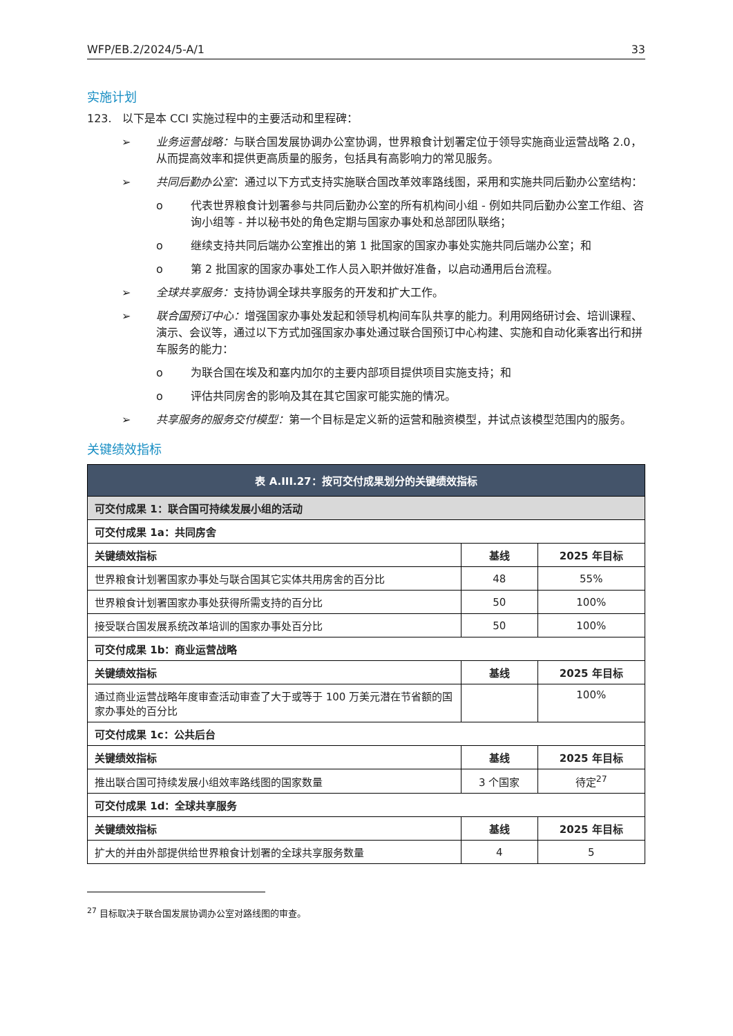WFP/EB.2/2024/5-A/1 33
实施计划
123. 以下是本 CCI 实施过程中的主要活动和里程碑：
➢ 业务运营战略：与联合国发展协调办公室协调，世界粮食计划署定位于领导实施商业运营战略 2.0，从而提高效率和提供更高质量的服务，包括具有高影响力的常见服务。
➢ 共同后勤办公室：通过以下方式支持实施联合国改革效率路线图，采用和实施共同后勤办公室结构：
o 代表世界粮食计划署参与共同后勤办公室的所有机构间小组 - 例如共同后勤办公室工作组、咨询小组等 - 并以秘书处的角色定期与国家办事处和总部团队联络；
o 继续支持共同后端办公室推出的第 1 批国家的国家办事处实施共同后端办公室；和
o 第 2 批国家的国家办事处工作人员入职并做好准备，以启动通用后台流程。
➢ 全球共享服务：支持协调全球共享服务的开发和扩大工作。
➢ 联合国预订中心：增强国家办事处发起和领导机构间车队共享的能力。利用网络研讨会、培训课程、演示、会议等，通过以下方式加强国家办事处通过联合国预订中心构建、实施和自动化乘客出行和拼车服务的能力：
o 为联合国在埃及和塞内加尔的主要内部项目提供项目实施支持；和
o 评估共同房舍的影响及其在其它国家可能实施的情况。
➢ 共享服务的服务交付模型：第一个目标是定义新的运营和融资模型，并试点该模型范围内的服务。
关键绩效指标
| 表 A.III.27：按可交付成果划分的关键绩效指标 | | |
| 可交付成果 1：联合国可持续发展小组的活动 | | |
| 可交付成果 1a：共同房舍 | | |
| 关键绩效指标 | 基线 | 2025 年目标 |
| 世界粮食计划署国家办事处与联合国其它实体共用房舍的百分比 | 48 | 55% |
| 世界粮食计划署国家办事处获得所需支持的百分比 | 50 | 100% |
| 接受联合国发展系统改革培训的国家办事处百分比 | 50 | 100% |
| 可交付成果 1b：商业运营战略 | | |
| 关键绩效指标 | 基线 | 2025 年目标 |
| 通过商业运营战略年度审查活动审查了大于或等于 100 万美元潜在节省额的国家办事处的百分比 | | 100% |
| 可交付成果 1c：公共后台 | | |
| 关键绩效指标 | 基线 | 2025 年目标 |
| 推出联合国可持续发展小组效率路线图的国家数量 | 3 个国家 | 待定<sup>27</sup> |
| 可交付成果 1d：全球共享服务 | | |
| 关键绩效指标 | 基线 | 2025 年目标 |
| 扩大的并由外部提供给世界粮食计划署的全球共享服务数量 | 4 | 5 |
<sup>27</sup> 目标取决于联合国发展协调办公室对路线图的审查。